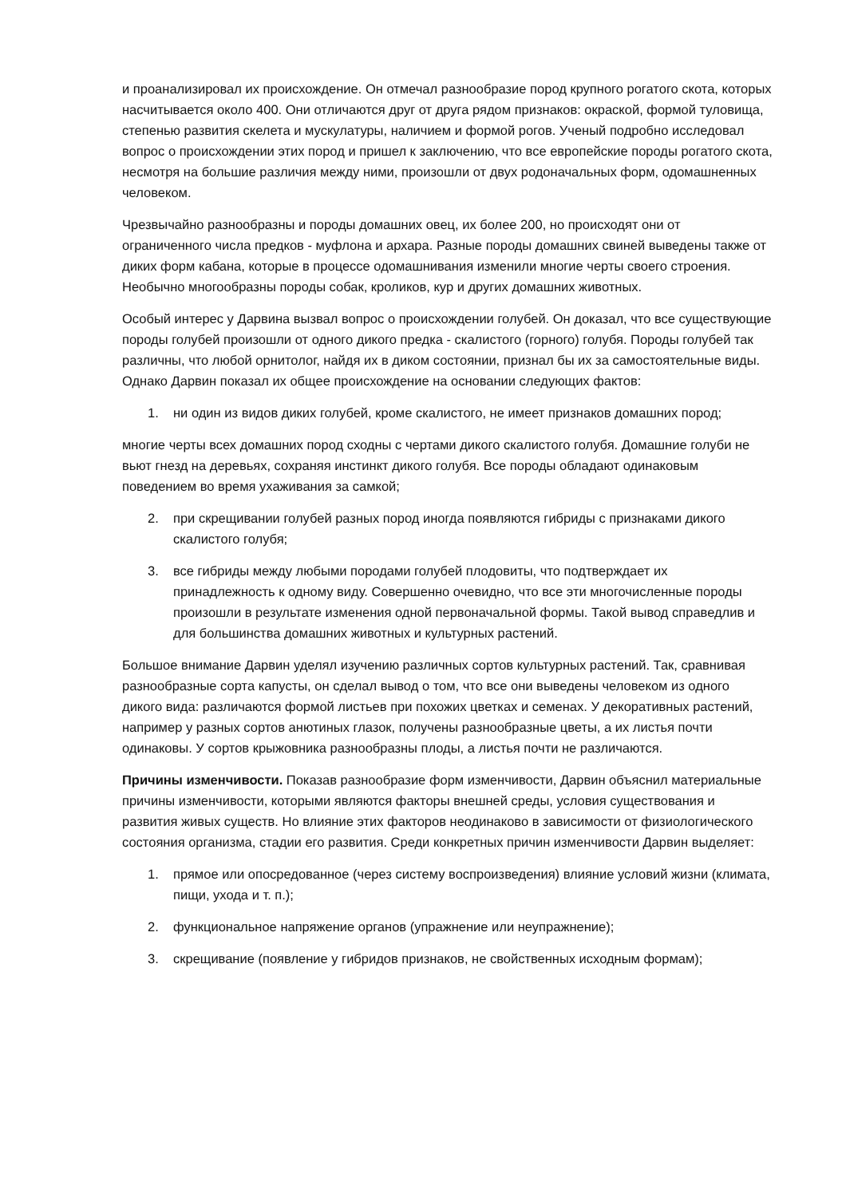и проанализировал их происхождение. Он отмечал разнообразие пород крупного рогатого скота, которых насчитывается около 400. Они отличаются друг от друга рядом признаков: окраской, формой туловища, степенью развития скелета и мускулатуры, наличием и формой рогов. Ученый подробно исследовал вопрос о происхождении этих пород и пришел к заключению, что все европейские породы рогатого скота, несмотря на большие различия между ними, произошли от двух родоначальных форм, одомашненных человеком.
Чрезвычайно разнообразны и породы домашних овец, их более 200, но происходят они от ограниченного числа предков - муфлона и архара. Разные породы домашних свиней выведены также от диких форм кабана, которые в процессе одомашнивания изменили многие черты своего строения. Необычно многообразны породы собак, кроликов, кур и других домашних животных.
Особый интерес у Дарвина вызвал вопрос о происхождении голубей. Он доказал, что все существующие породы голубей произошли от одного дикого предка - скалистого (горного) голубя. Породы голубей так различны, что любой орнитолог, найдя их в диком состоянии, признал бы их за самостоятельные виды. Однако Дарвин показал их общее происхождение на основании следующих фактов:
1. ни один из видов диких голубей, кроме скалистого, не имеет признаков домашних пород;
многие черты всех домашних пород сходны с чертами дикого скалистого голубя. Домашние голуби не вьют гнезд на деревьях, сохраняя инстинкт дикого голубя. Все породы обладают одинаковым поведением во время ухаживания за самкой;
2. при скрещивании голубей разных пород иногда появляются гибриды с признаками дикого скалистого голубя;
3. все гибриды между любыми породами голубей плодовиты, что подтверждает их принадлежность к одному виду. Совершенно очевидно, что все эти многочисленные породы произошли в результате изменения одной первоначальной формы. Такой вывод справедлив и для большинства домашних животных и культурных растений.
Большое внимание Дарвин уделял изучению различных сортов культурных растений. Так, сравнивая разнообразные сорта капусты, он сделал вывод о том, что все они выведены человеком из одного дикого вида: различаются формой листьев при похожих цветках и семенах. У декоративных растений, например у разных сортов анютиных глазок, получены разнообразные цветы, а их листья почти одинаковы. У сортов крыжовника разнообразны плоды, а листья почти не различаются.
Причины изменчивости. Показав разнообразие форм изменчивости, Дарвин объяснил материальные причины изменчивости, которыми являются факторы внешней среды, условия существования и развития живых существ. Но влияние этих факторов неодинаково в зависимости от физиологического состояния организма, стадии его развития. Среди конкретных причин изменчивости Дарвин выделяет:
1. прямое или опосредованное (через систему воспроизведения) влияние условий жизни (климата, пищи, ухода и т. п.);
2. функциональное напряжение органов (упражнение или неупражнение);
3. скрещивание (появление у гибридов признаков, не свойственных исходным формам);